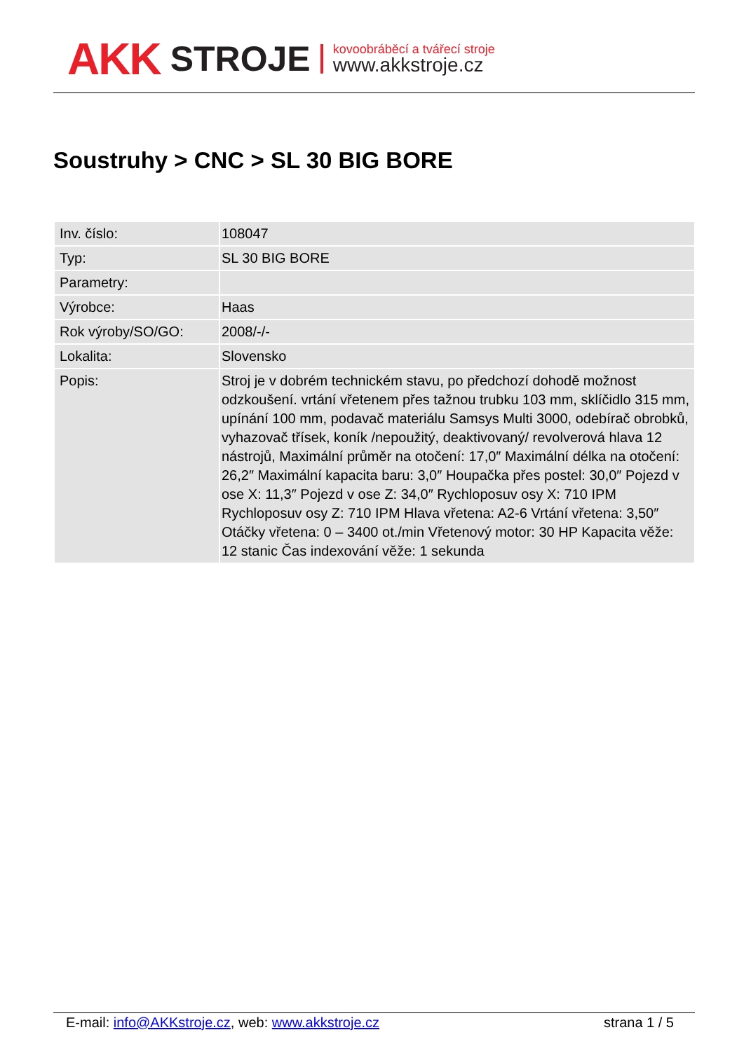AKK STROJE
kovoobráběcí a tvářecí stroje
www.akkstroje.cz
Soustruhy > CNC > SL 30 BIG BORE
| Inv. číslo: | 108047 |
| Typ: | SL 30 BIG BORE |
| Parametry: | |
| Výrobce: | Haas |
| Rok výroby/SO/GO: | 2008/-/- |
| Lokalita: | Slovensko |
| Popis: | Stroj je v dobrém technickém stavu, po předchozí dohodě možnost odzkoušení. vrtání vřetenem přes tažnou trubku 103 mm, sklíčidlo 315 mm, upínání 100 mm, podavač materiálu Samsys Multi 3000, odebírač obrobků, vyhazovač třísek, koník /nepoužitý, deaktivovaný/ revolverová hlava 12 nástrojů, Maximální průměr na otočení: 17,0″ Maximální délka na otočení: 26,2″ Maximální kapacita baru: 3,0″ Houpačka přes postel: 30,0″ Pojezd v ose X: 11,3″ Pojezd v ose Z: 34,0″ Rychloposuv osy X: 710 IPM Rychloposuv osy Z: 710 IPM Hlava vřetena: A2-6 Vrtání vřetena: 3,50″ Otáčky vřetena: 0 – 3400 ot./min Vřetenový motor: 30 HP Kapacita věže: 12 stanic Čas indexování věže: 1 sekunda |
E-mail: info@AKKstroje.cz, web: www.akkstroje.cz strana 1 / 5